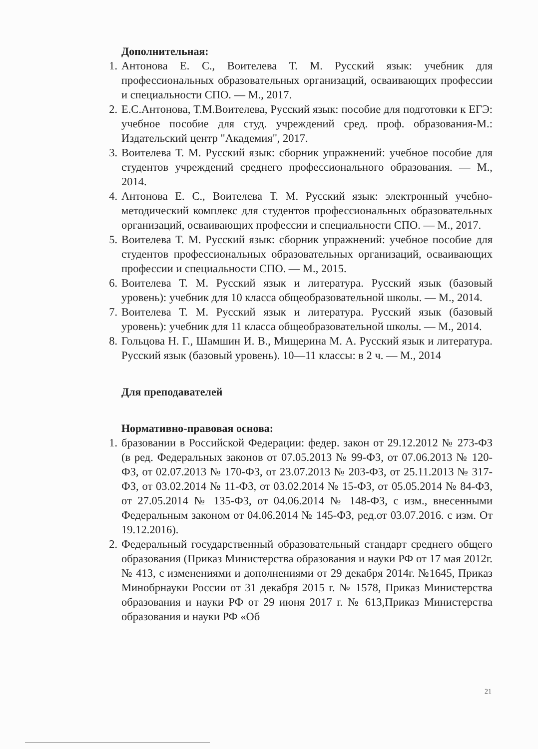Дополнительная:
1. Антонова Е. С., Воителева Т. М. Русский язык: учебник для профессиональных образовательных организаций, осваивающих профессии и специальности СПО. — М., 2017.
2. Е.С.Антонова, Т.М.Воителева, Русский язык: пособие для подготовки к ЕГЭ: учебное пособие для студ. учреждений сред. проф. образования-М.: Издательский центр "Академия", 2017.
3. Воителева Т. М. Русский язык: сборник упражнений: учебное пособие для студентов учреждений среднего профессионального образования. — М., 2014.
4. Антонова Е. С., Воителева Т. М. Русский язык: электронный учебно-методический комплекс для студентов профессиональных образовательных организаций, осваивающих профессии и специальности СПО. — М., 2017.
5. Воителева Т. М. Русский язык: сборник упражнений: учебное пособие для студентов профессиональных образовательных организаций, осваивающих профессии и специальности СПО. — М., 2015.
6. Воителева Т. М. Русский язык и литература. Русский язык (базовый уровень): учебник для 10 класса общеобразовательной школы. — М., 2014.
7. Воителева Т. М. Русский язык и литература. Русский язык (базовый уровень): учебник для 11 класса общеобразовательной школы. — М., 2014.
8. Гольцова Н. Г., Шамшин И. В., Мищерина М. А. Русский язык и литература. Русский язык (базовый уровень). 10—11 классы: в 2 ч. — М., 2014
Для преподавателей
Нормативно-правовая основа:
1. бразовании в Российской Федерации: федер. закон от 29.12.2012 № 273-ФЗ (в ред. Федеральных законов от 07.05.2013 № 99-ФЗ, от 07.06.2013 № 120-ФЗ, от 02.07.2013 № 170-ФЗ, от 23.07.2013 № 203-ФЗ, от 25.11.2013 № 317-ФЗ, от 03.02.2014 № 11-ФЗ, от 03.02.2014 № 15-ФЗ, от 05.05.2014 № 84-ФЗ, от 27.05.2014 № 135-ФЗ, от 04.06.2014 № 148-ФЗ, с изм., внесенными Федеральным законом от 04.06.2014 № 145-ФЗ, ред.от 03.07.2016. с изм. От 19.12.2016).
2. Федеральный государственный образовательный стандарт среднего общего образования (Приказ Министерства образования и науки РФ от 17 мая 2012г. № 413, с изменениями и дополнениями от 29 декабря 2014г. №1645, Приказ Минобрнауки России от 31 декабря 2015 г. № 1578, Приказ Министерства образования и науки РФ от 29 июня 2017 г. № 613,Приказ Министерства образования и науки РФ «Об
21